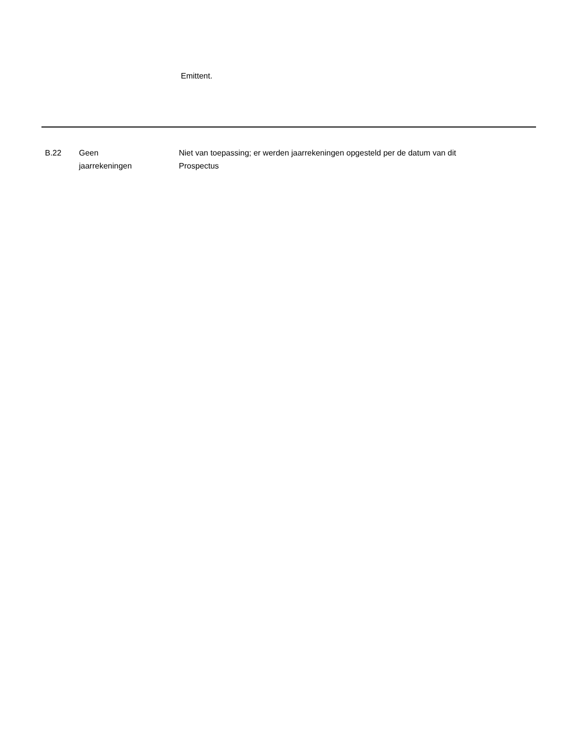Emittent.
| B.22 | Geen jaarrekeningen | Niet van toepassing; er werden jaarrekeningen opgesteld per de datum van dit Prospectus |